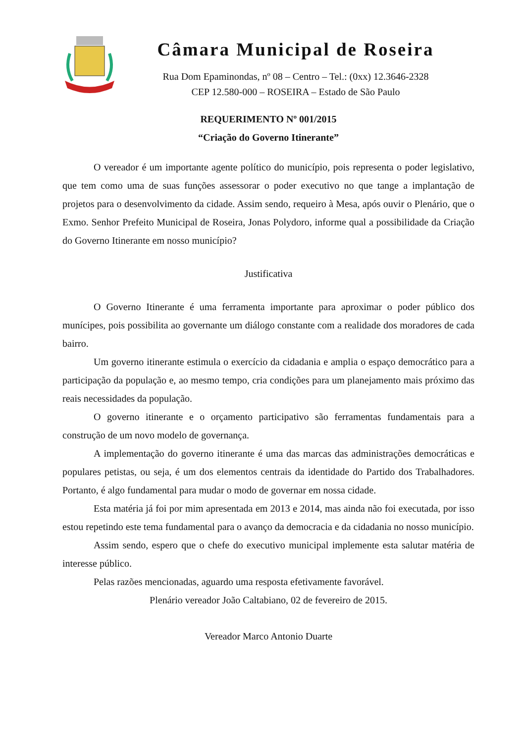Câmara Municipal de Roseira
Rua Dom Epaminondas, nº 08 – Centro – Tel.: (0xx) 12.3646-2328
CEP 12.580-000 – ROSEIRA – Estado de São Paulo
REQUERIMENTO Nº 001/2015
“Criação do Governo Itinerante”
O vereador é um importante agente político do município, pois representa o poder legislativo, que tem como uma de suas funções assessorar o poder executivo no que tange a implantação de projetos para o desenvolvimento da cidade. Assim sendo, requeiro à Mesa, após ouvir o Plenário, que o Exmo. Senhor Prefeito Municipal de Roseira, Jonas Polydoro, informe qual a possibilidade da Criação do Governo Itinerante em nosso município?
Justificativa
O Governo Itinerante é uma ferramenta importante para aproximar o poder público dos munícipes, pois possibilita ao governante um diálogo constante com a realidade dos moradores de cada bairro.
Um governo itinerante estimula o exercício da cidadania e amplia o espaço democrático para a participação da população e, ao mesmo tempo, cria condições para um planejamento mais próximo das reais necessidades da população.
O governo itinerante e o orçamento participativo são ferramentas fundamentais para a construção de um novo modelo de governança.
A implementação do governo itinerante é uma das marcas das administrações democráticas e populares petistas, ou seja, é um dos elementos centrais da identidade do Partido dos Trabalhadores. Portanto, é algo fundamental para mudar o modo de governar em nossa cidade.
Esta matéria já foi por mim apresentada em 2013 e 2014, mas ainda não foi executada, por isso estou repetindo este tema fundamental para o avanço da democracia e da cidadania no nosso município.
Assim sendo, espero que o chefe do executivo municipal implemente esta salutar matéria de interesse público.
Pelas razões mencionadas, aguardo uma resposta efetivamente favorável.
Plenário vereador João Caltabiano, 02 de fevereiro de 2015.
Vereador Marco Antonio Duarte